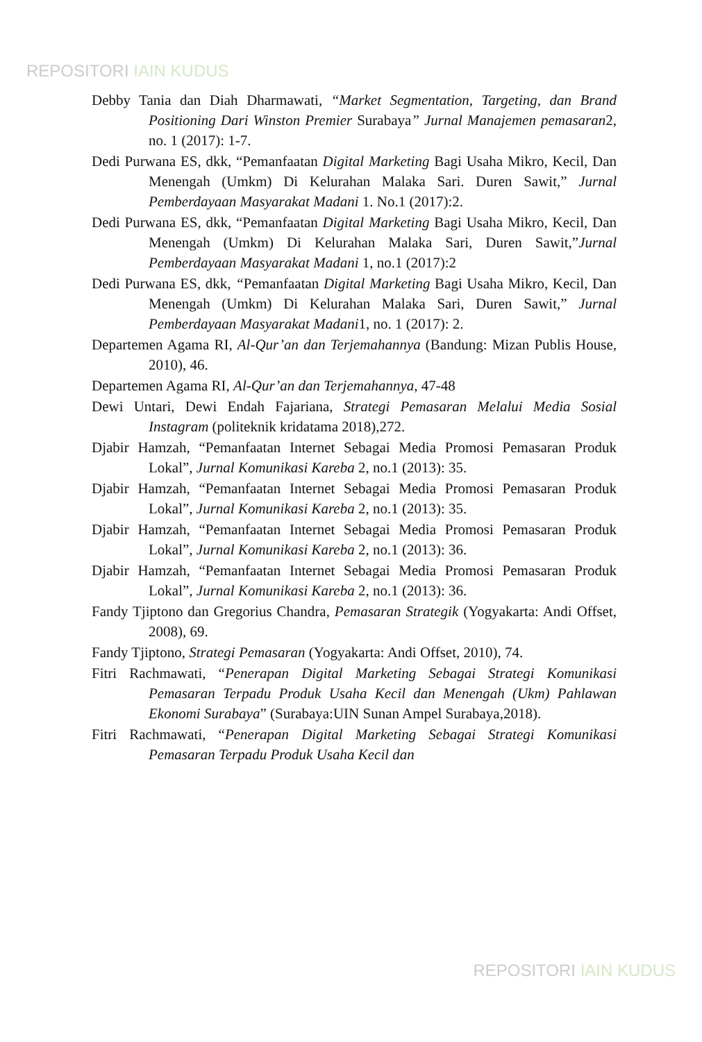REPOSITORI IAIN KUDUS
Debby Tania dan Diah Dharmawati, “Market Segmentation, Targeting, dan Brand Positioning Dari Winston Premier Surabaya” Jurnal Manajemen pemasaran2, no. 1 (2017): 1-7.
Dedi Purwana ES, dkk, “Pemanfaatan Digital Marketing Bagi Usaha Mikro, Kecil, Dan Menengah (Umkm) Di Kelurahan Malaka Sari. Duren Sawit,” Jurnal Pemberdayaan Masyarakat Madani 1. No.1 (2017):2.
Dedi Purwana ES, dkk, “Pemanfaatan Digital Marketing Bagi Usaha Mikro, Kecil, Dan Menengah (Umkm) Di Kelurahan Malaka Sari, Duren Sawit,”Jurnal Pemberdayaan Masyarakat Madani 1, no.1 (2017):2
Dedi Purwana ES, dkk, “Pemanfaatan Digital Marketing Bagi Usaha Mikro, Kecil, Dan Menengah (Umkm) Di Kelurahan Malaka Sari, Duren Sawit,” Jurnal Pemberdayaan Masyarakat Madani1, no. 1 (2017): 2.
Departemen Agama RI, Al-Qur’an dan Terjemahannya (Bandung: Mizan Publis House, 2010), 46.
Departemen Agama RI, Al-Qur’an dan Terjemahannya, 47-48
Dewi Untari, Dewi Endah Fajariana, Strategi Pemasaran Melalui Media Sosial Instagram (politeknik kridatama 2018),272.
Djabir Hamzah, “Pemanfaatan Internet Sebagai Media Promosi Pemasaran Produk Lokal”, Jurnal Komunikasi Kareba 2, no.1 (2013): 35.
Djabir Hamzah, “Pemanfaatan Internet Sebagai Media Promosi Pemasaran Produk Lokal”, Jurnal Komunikasi Kareba 2, no.1 (2013): 35.
Djabir Hamzah, “Pemanfaatan Internet Sebagai Media Promosi Pemasaran Produk Lokal”, Jurnal Komunikasi Kareba 2, no.1 (2013): 36.
Djabir Hamzah, “Pemanfaatan Internet Sebagai Media Promosi Pemasaran Produk Lokal”, Jurnal Komunikasi Kareba 2, no.1 (2013): 36.
Fandy Tjiptono dan Gregorius Chandra, Pemasaran Strategik (Yogyakarta: Andi Offset, 2008), 69.
Fandy Tjiptono, Strategi Pemasaran (Yogyakarta: Andi Offset, 2010), 74.
Fitri Rachmawati, “Penerapan Digital Marketing Sebagai Strategi Komunikasi Pemasaran Terpadu Produk Usaha Kecil dan Menengah (Ukm) Pahlawan Ekonomi Surabaya” (Surabaya:UIN Sunan Ampel Surabaya,2018).
Fitri Rachmawati, “Penerapan Digital Marketing Sebagai Strategi Komunikasi Pemasaran Terpadu Produk Usaha Kecil dan
REPOSITORI IAIN KUDUS